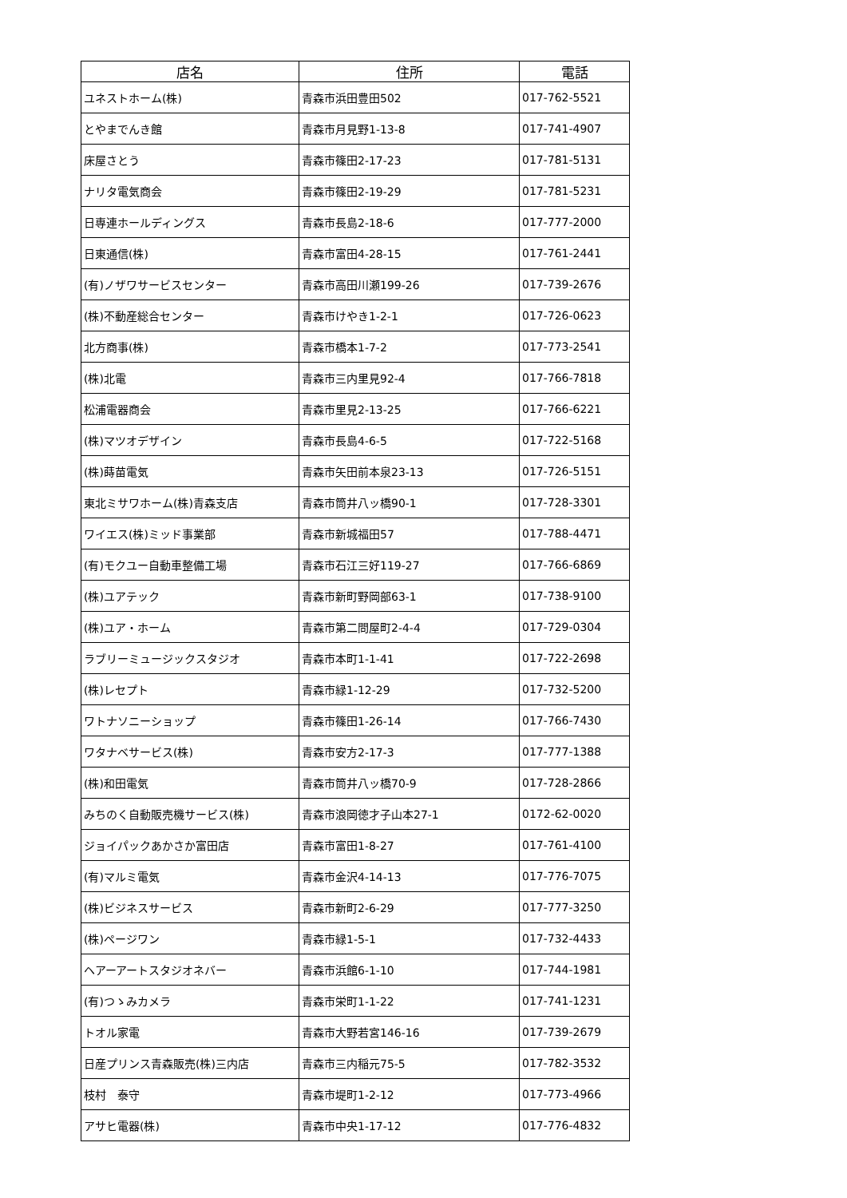| 店名 | 住所 | 電話 |
| --- | --- | --- |
| ユネストホーム(株) | 青森市浜田豊田502 | 017-762-5521 |
| とやまでんき館 | 青森市月見野1-13-8 | 017-741-4907 |
| 床屋さとう | 青森市篠田2-17-23 | 017-781-5131 |
| ナリタ電気商会 | 青森市篠田2-19-29 | 017-781-5231 |
| 日専連ホールディングス | 青森市長島2-18-6 | 017-777-2000 |
| 日東通信(株) | 青森市富田4-28-15 | 017-761-2441 |
| (有)ノザワサービスセンター | 青森市高田川瀬199-26 | 017-739-2676 |
| (株)不動産総合センター | 青森市けやき1-2-1 | 017-726-0623 |
| 北方商事(株) | 青森市橋本1-7-2 | 017-773-2541 |
| (株)北電 | 青森市三内里見92-4 | 017-766-7818 |
| 松浦電器商会 | 青森市里見2-13-25 | 017-766-6221 |
| (株)マツオデザイン | 青森市長島4-6-5 | 017-722-5168 |
| (株)蒔苗電気 | 青森市矢田前本泉23-13 | 017-726-5151 |
| 東北ミサワホーム(株)青森支店 | 青森市筒井八ッ橋90-1 | 017-728-3301 |
| ワイエス(株)ミッド事業部 | 青森市新城福田57 | 017-788-4471 |
| (有)モクユー自動車整備工場 | 青森市石江三好119-27 | 017-766-6869 |
| (株)ユアテック | 青森市新町野岡部63-1 | 017-738-9100 |
| (株)ユア・ホーム | 青森市第二問屋町2-4-4 | 017-729-0304 |
| ラブリーミュージックスタジオ | 青森市本町1-1-41 | 017-722-2698 |
| (株)レセプト | 青森市緑1-12-29 | 017-732-5200 |
| ワトナソニーショップ | 青森市篠田1-26-14 | 017-766-7430 |
| ワタナベサービス(株) | 青森市安方2-17-3 | 017-777-1388 |
| (株)和田電気 | 青森市筒井八ッ橋70-9 | 017-728-2866 |
| みちのく自動販売機サービス(株) | 青森市浪岡徳才子山本27-1 | 0172-62-0020 |
| ジョイパックあかさか富田店 | 青森市富田1-8-27 | 017-761-4100 |
| (有)マルミ電気 | 青森市金沢4-14-13 | 017-776-7075 |
| (株)ビジネスサービス | 青森市新町2-6-29 | 017-777-3250 |
| (株)ページワン | 青森市緑1-5-1 | 017-732-4433 |
| ヘアーアートスタジオネバー | 青森市浜館6-1-10 | 017-744-1981 |
| (有)つゝみカメラ | 青森市栄町1-1-22 | 017-741-1231 |
| トオル家電 | 青森市大野若宮146-16 | 017-739-2679 |
| 日産プリンス青森販売(株)三内店 | 青森市三内稲元75-5 | 017-782-3532 |
| 枝村 泰守 | 青森市堤町1-2-12 | 017-773-4966 |
| アサヒ電器(株) | 青森市中央1-17-12 | 017-776-4832 |